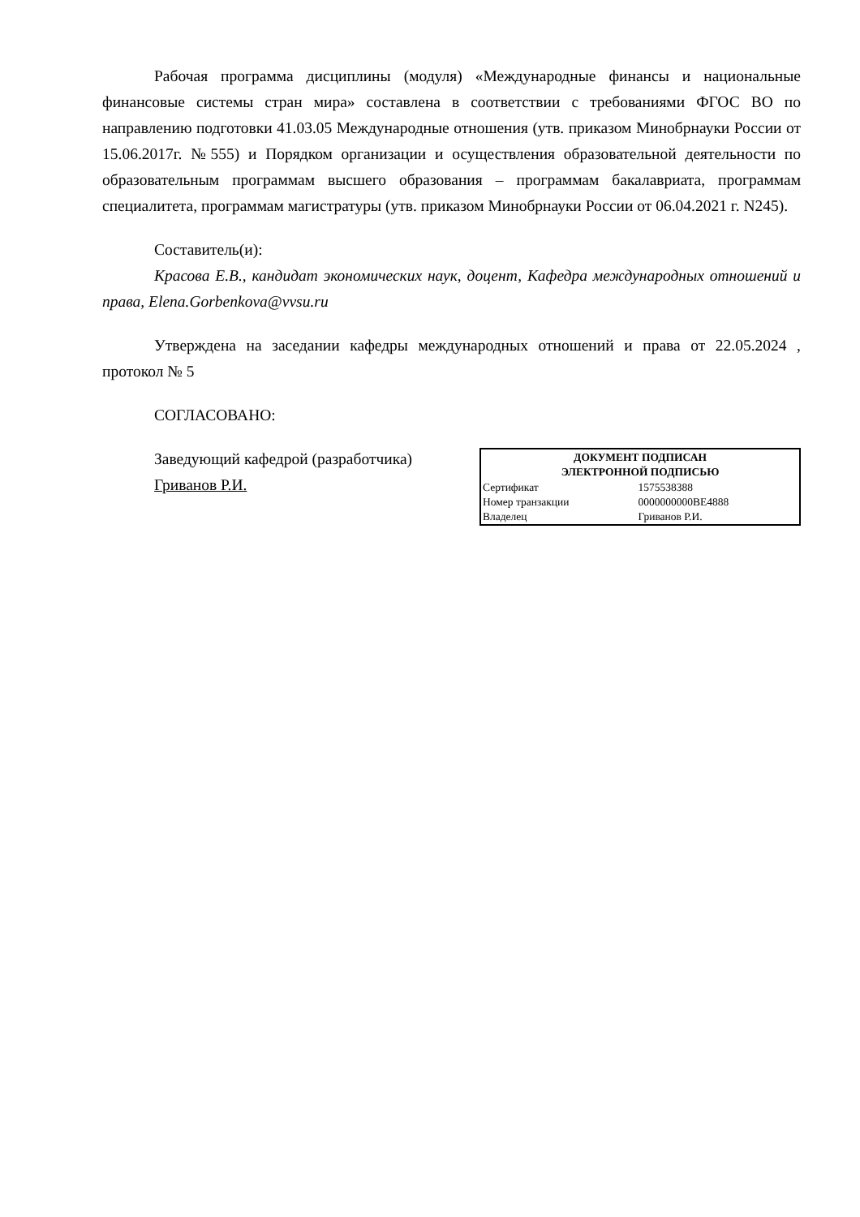Рабочая программа дисциплины (модуля) «Международные финансы и национальные финансовые системы стран мира» составлена в соответствии с требованиями ФГОС ВО по направлению подготовки 41.03.05 Международные отношения (утв. приказом Минобрнауки России от 15.06.2017г. №555) и Порядком организации и осуществления образовательной деятельности по образовательным программам высшего образования – программам бакалавриата, программам специалитета, программам магистратуры (утв. приказом Минобрнауки России от 06.04.2021 г. N245).
Составитель(и):
Красова Е.В., кандидат экономических наук, доцент, Кафедра международных отношений и права, Elena.Gorbenkova@vvsu.ru
Утверждена на заседании кафедры международных отношений и права от 22.05.2024 , протокол № 5
СОГЛАСОВАНО:
Заведующий кафедрой (разработчика)
Гриванов Р.И.
| ДОКУМЕНТ ПОДПИСАН ЭЛЕКТРОННОЙ ПОДПИСЬЮ | |
| --- | --- |
| Сертификат | 1575538388 |
| Номер транзакции | 0000000000BE4888 |
| Владелец | Гриванов Р.И. |